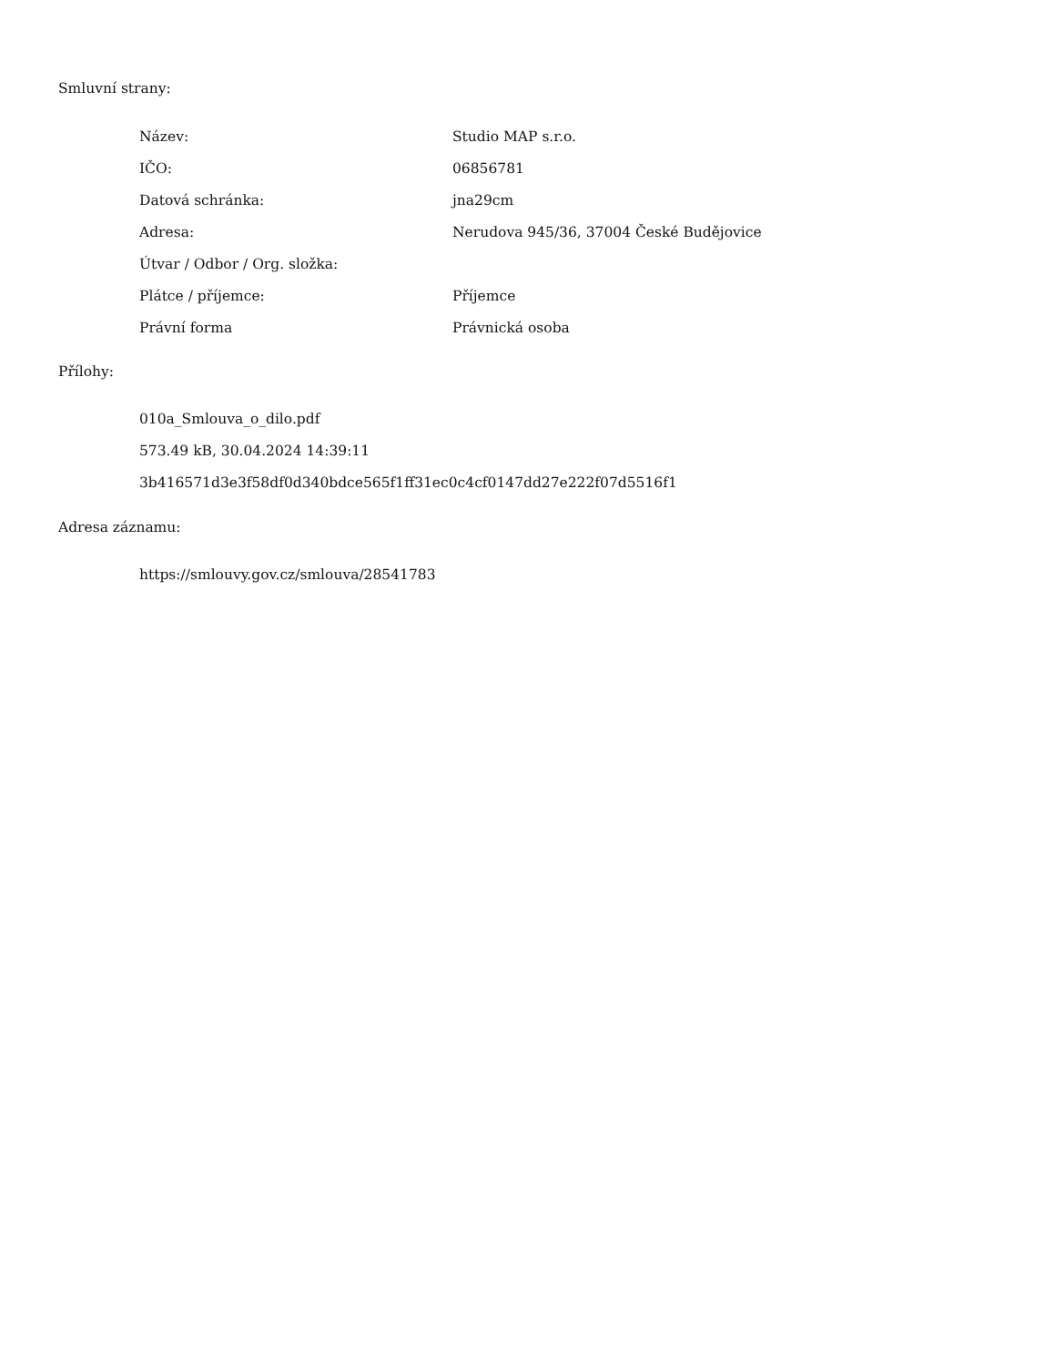Smluvní strany:
| Název: | Studio MAP s.r.o. |
| IČO: | 06856781 |
| Datová schránka: | jna29cm |
| Adresa: | Nerudova 945/36, 37004 České Budějovice |
| Útvar / Odbor / Org. složka: | |
| Plátce / příjemce: | Příjemce |
| Právní forma | Právnická osoba |
Přílohy:
010a_Smlouva_o_dilo.pdf
573.49 kB, 30.04.2024 14:39:11
3b416571d3e3f58df0d340bdce565f1ff31ec0c4cf0147dd27e222f07d5516f1
Adresa záznamu:
https://smlouvy.gov.cz/smlouva/28541783